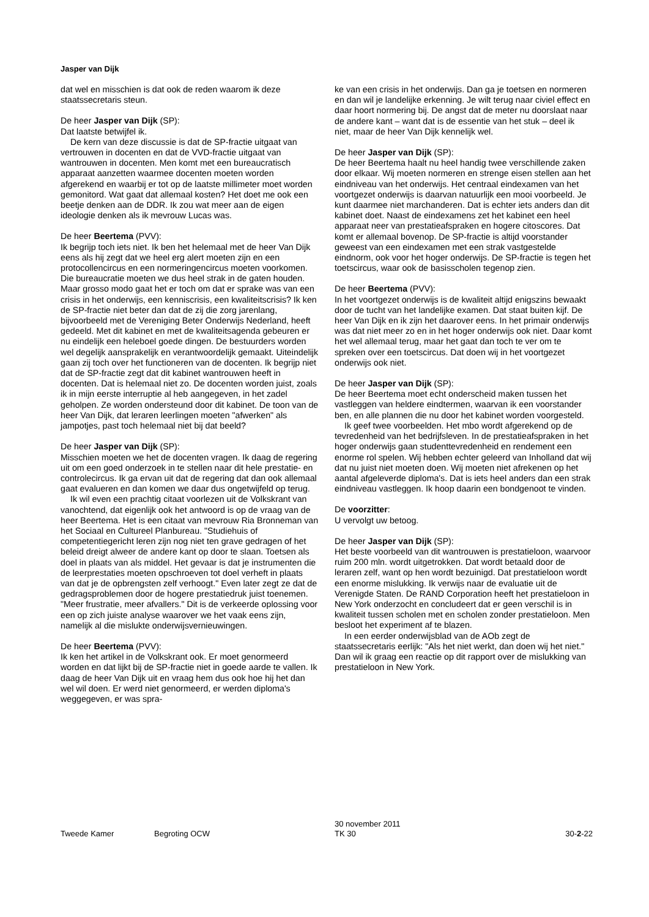Jasper van Dijk
dat wel en misschien is dat ook de reden waarom ik deze staatssecretaris steun.
De heer Jasper van Dijk (SP):
Dat laatste betwijfel ik.
De kern van deze discussie is dat de SP-fractie uitgaat van vertrouwen in docenten en dat de VVD-fractie uitgaat van wantrouwen in docenten. Men komt met een bureaucratisch apparaat aanzetten waarmee docenten moeten worden afgerekend en waarbij er tot op de laatste millimeter moet worden gemonitord. Wat gaat dat allemaal kosten? Het doet me ook een beetje denken aan de DDR. Ik zou wat meer aan de eigen ideologie denken als ik mevrouw Lucas was.
De heer Beertema (PVV):
Ik begrijp toch iets niet. Ik ben het helemaal met de heer Van Dijk eens als hij zegt dat we heel erg alert moeten zijn en een protocollencircus en een normeringencircus moeten voorkomen. Die bureaucratie moeten we dus heel strak in de gaten houden. Maar grosso modo gaat het er toch om dat er sprake was van een crisis in het onderwijs, een kenniscrisis, een kwaliteitscrisis? Ik ken de SP-fractie niet beter dan dat de zij die zorg jarenlang, bijvoorbeeld met de Vereniging Beter Onderwijs Nederland, heeft gedeeld. Met dit kabinet en met de kwaliteitsagenda gebeuren er nu eindelijk een heleboel goede dingen. De bestuurders worden wel degelijk aansprakelijk en verantwoordelijk gemaakt. Uiteindelijk gaan zij toch over het functioneren van de docenten. Ik begrijp niet dat de SP-fractie zegt dat dit kabinet wantrouwen heeft in docenten. Dat is helemaal niet zo. De docenten worden juist, zoals ik in mijn eerste interruptie al heb aangegeven, in het zadel geholpen. Ze worden ondersteund door dit kabinet. De toon van de heer Van Dijk, dat leraren leerlingen moeten "afwerken" als jampotjes, past toch helemaal niet bij dat beeld?
De heer Jasper van Dijk (SP):
Misschien moeten we het de docenten vragen. Ik daag de regering uit om een goed onderzoek in te stellen naar dit hele prestatie- en controlecircus. Ik ga ervan uit dat de regering dat dan ook allemaal gaat evalueren en dan komen we daar dus ongetwijfeld op terug.
Ik wil even een prachtig citaat voorlezen uit de Volkskrant van vanochtend, dat eigenlijk ook het antwoord is op de vraag van de heer Beertema. Het is een citaat van mevrouw Ria Bronneman van het Sociaal en Cultureel Planbureau. "Studiehuis of competentiegericht leren zijn nog niet ten grave gedragen of het beleid dreigt alweer de andere kant op door te slaan. Toetsen als doel in plaats van als middel. Het gevaar is dat je instrumenten die de leerprestaties moeten opschroeven tot doel verheft in plaats van dat je de opbrengsten zelf verhoogt." Even later zegt ze dat de gedragsproblemen door de hogere prestatiedruk juist toenemen. "Meer frustratie, meer afvallers." Dit is de verkeerde oplossing voor een op zich juiste analyse waarover we het vaak eens zijn, namelijk al die mislukte onderwijsvernieuwingen.
De heer Beertema (PVV):
Ik ken het artikel in de Volkskrant ook. Er moet genormeerd worden en dat lijkt bij de SP-fractie niet in goede aarde te vallen. Ik daag de heer Van Dijk uit en vraag hem dus ook hoe hij het dan wel wil doen. Er werd niet genormeerd, er werden diploma's weggegeven, er was spra-
ke van een crisis in het onderwijs. Dan ga je toetsen en normeren en dan wil je landelijke erkenning. Je wilt terug naar civiel effect en daar hoort normering bij. De angst dat de meter nu doorslaat naar de andere kant – want dat is de essentie van het stuk – deel ik niet, maar de heer Van Dijk kennelijk wel.
De heer Jasper van Dijk (SP):
De heer Beertema haalt nu heel handig twee verschillende zaken door elkaar. Wij moeten normeren en strenge eisen stellen aan het eindniveau van het onderwijs. Het centraal eindexamen van het voortgezet onderwijs is daarvan natuurlijk een mooi voorbeeld. Je kunt daarmee niet marchanderen. Dat is echter iets anders dan dit kabinet doet. Naast de eindexamens zet het kabinet een heel apparaat neer van prestatieafspraken en hogere citoscores. Dat komt er allemaal bovenop. De SP-fractie is altijd voorstander geweest van een eindexamen met een strak vastgestelde eindnorm, ook voor het hoger onderwijs. De SP-fractie is tegen het toetscircus, waar ook de basisscholen tegenop zien.
De heer Beertema (PVV):
In het voortgezet onderwijs is de kwaliteit altijd enigszins bewaakt door de tucht van het landelijke examen. Dat staat buiten kijf. De heer Van Dijk en ik zijn het daarover eens. In het primair onderwijs was dat niet meer zo en in het hoger onderwijs ook niet. Daar komt het wel allemaal terug, maar het gaat dan toch te ver om te spreken over een toetscircus. Dat doen wij in het voortgezet onderwijs ook niet.
De heer Jasper van Dijk (SP):
De heer Beertema moet echt onderscheid maken tussen het vastleggen van heldere eindtermen, waarvan ik een voorstander ben, en alle plannen die nu door het kabinet worden voorgesteld.
Ik geef twee voorbeelden. Het mbo wordt afgerekend op de tevredenheid van het bedrijfsleven. In de prestatieafspraken in het hoger onderwijs gaan studenttevredenheid en rendement een enorme rol spelen. Wij hebben echter geleerd van Inholland dat wij dat nu juist niet moeten doen. Wij moeten niet afrekenen op het aantal afgeleverde diploma's. Dat is iets heel anders dan een strak eindniveau vastleggen. Ik hoop daarin een bondgenoot te vinden.
De voorzitter:
U vervolgt uw betoog.
De heer Jasper van Dijk (SP):
Het beste voorbeeld van dit wantrouwen is prestatieloon, waarvoor ruim 200 mln. wordt uitgetrokken. Dat wordt betaald door de leraren zelf, want op hen wordt bezuinigd. Dat prestatieloon wordt een enorme mislukking. Ik verwijs naar de evaluatie uit de Verenigde Staten. De RAND Corporation heeft het prestatieloon in New York onderzocht en concludeert dat er geen verschil is in kwaliteit tussen scholen met en scholen zonder prestatieloon. Men besloot het experiment af te blazen.
In een eerder onderwijsblad van de AOb zegt de staatssecretaris eerlijk: "Als het niet werkt, dan doen wij het niet." Dan wil ik graag een reactie op dit rapport over de mislukking van prestatieloon in New York.
Tweede Kamer Begroting OCW 30 november 2011
TK 30 30-2-22